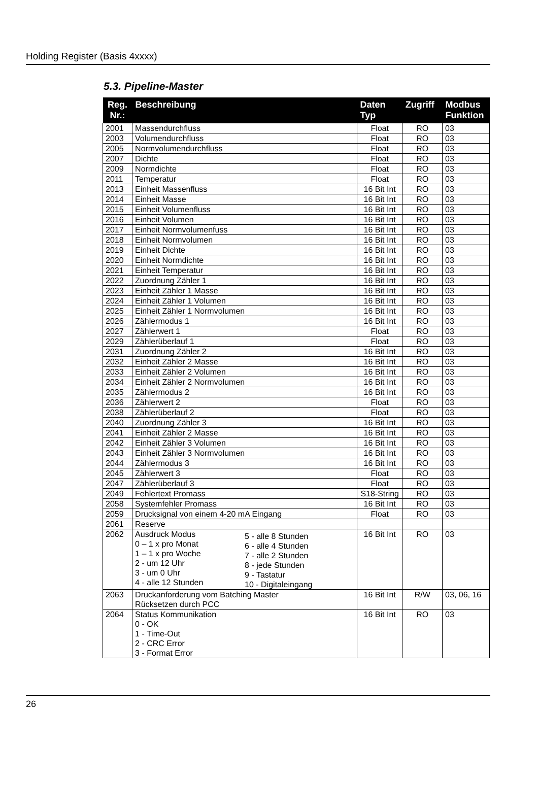Holding Register (Basis 4xxxx)
5.3. Pipeline-Master
| Reg. Nr.: | Beschreibung | Daten Typ | Zugriff | Modbus Funktion |
| --- | --- | --- | --- | --- |
| 2001 | Massendurchfluss | Float | RO | 03 |
| 2003 | Volumendurchfluss | Float | RO | 03 |
| 2005 | Normvolumendurchfluss | Float | RO | 03 |
| 2007 | Dichte | Float | RO | 03 |
| 2009 | Normdichte | Float | RO | 03 |
| 2011 | Temperatur | Float | RO | 03 |
| 2013 | Einheit Massenfluss | 16 Bit Int | RO | 03 |
| 2014 | Einheit Masse | 16 Bit Int | RO | 03 |
| 2015 | Einheit Volumenfluss | 16 Bit Int | RO | 03 |
| 2016 | Einheit Volumen | 16 Bit Int | RO | 03 |
| 2017 | Einheit Normvolumenfuss | 16 Bit Int | RO | 03 |
| 2018 | Einheit Normvolumen | 16 Bit Int | RO | 03 |
| 2019 | Einheit Dichte | 16 Bit Int | RO | 03 |
| 2020 | Einheit Normdichte | 16 Bit Int | RO | 03 |
| 2021 | Einheit Temperatur | 16 Bit Int | RO | 03 |
| 2022 | Zuordnung Zähler 1 | 16 Bit Int | RO | 03 |
| 2023 | Einheit Zähler 1 Masse | 16 Bit Int | RO | 03 |
| 2024 | Einheit Zähler 1 Volumen | 16 Bit Int | RO | 03 |
| 2025 | Einheit Zähler 1 Normvolumen | 16 Bit Int | RO | 03 |
| 2026 | Zählermodus 1 | 16 Bit Int | RO | 03 |
| 2027 | Zählerwert 1 | Float | RO | 03 |
| 2029 | Zählerüberlauf 1 | Float | RO | 03 |
| 2031 | Zuordnung Zähler 2 | 16 Bit Int | RO | 03 |
| 2032 | Einheit Zähler 2 Masse | 16 Bit Int | RO | 03 |
| 2033 | Einheit Zähler 2 Volumen | 16 Bit Int | RO | 03 |
| 2034 | Einheit Zähler 2 Normvolumen | 16 Bit Int | RO | 03 |
| 2035 | Zählermodus 2 | 16 Bit Int | RO | 03 |
| 2036 | Zählerwert 2 | Float | RO | 03 |
| 2038 | Zählerüberlauf 2 | Float | RO | 03 |
| 2040 | Zuordnung Zähler 3 | 16 Bit Int | RO | 03 |
| 2041 | Einheit Zähler 2 Masse | 16 Bit Int | RO | 03 |
| 2042 | Einheit Zähler 3 Volumen | 16 Bit Int | RO | 03 |
| 2043 | Einheit Zähler 3 Normvolumen | 16 Bit Int | RO | 03 |
| 2044 | Zählermodus 3 | 16 Bit Int | RO | 03 |
| 2045 | Zählerwert 3 | Float | RO | 03 |
| 2047 | Zählerüberlauf 3 | Float | RO | 03 |
| 2049 | Fehlertext Promass | S18-String | RO | 03 |
| 2058 | Systemfehler Promass | 16 Bit Int | RO | 03 |
| 2059 | Drucksignal von einem 4-20 mA Eingang | Float | RO | 03 |
| 2061 | Reserve | | | |
| 2062 | Ausdruck Modus 0 – 1 x pro Monat 1 – 1 x pro Woche 2 - um 12 Uhr 3 - um 0 Uhr 4 - alle 12 Stunden 5 - alle 8 Stunden 6 - alle 4 Stunden 7 - alle 2 Stunden 8 - jede Stunden 9 - Tastatur 10 - Digitaleingang | 16 Bit Int | RO | 03 |
| 2063 | Druckanforderung vom Batching Master Rücksetzen durch PCC | 16 Bit Int | R/W | 03, 06, 16 |
| 2064 | Status Kommunikation 0 - OK 1 - Time-Out 2 - CRC Error 3 - Format Error | 16 Bit Int | RO | 03 |
26